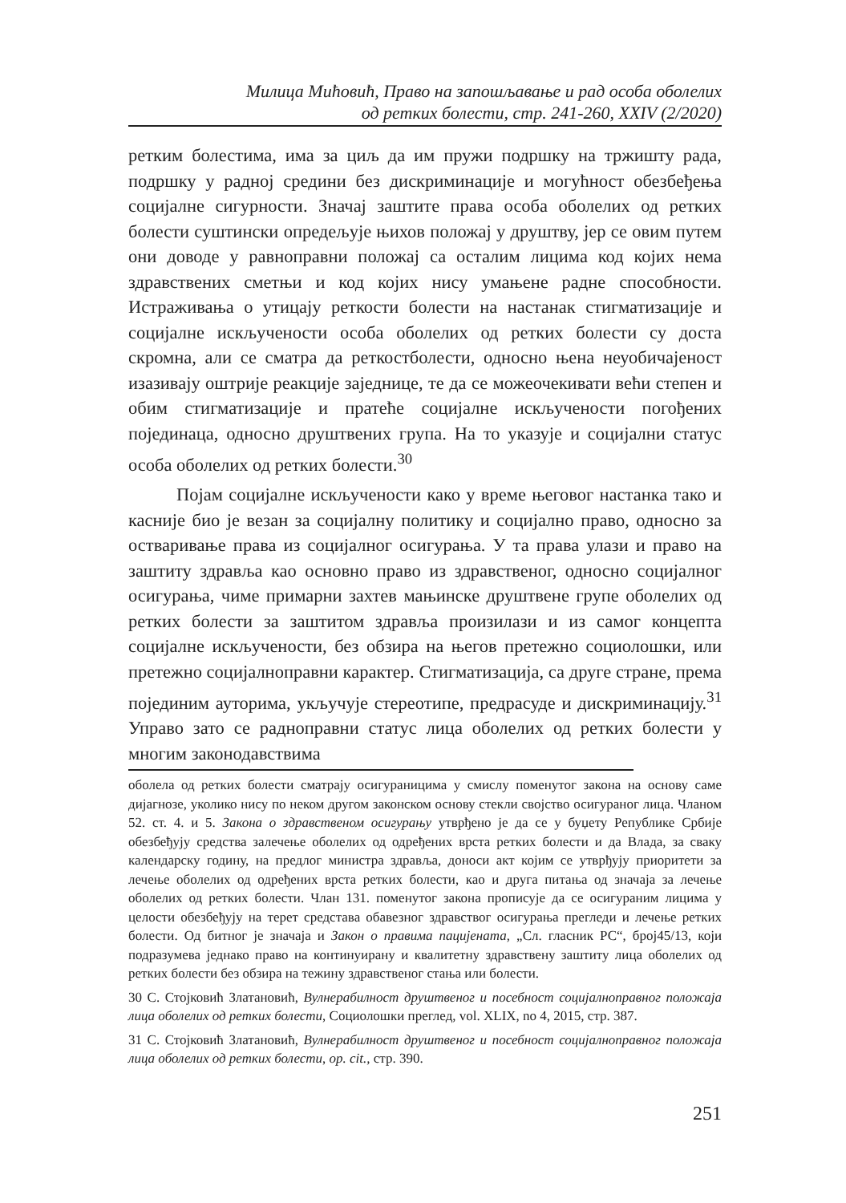Милица Мићовић, Право на запошљавање и рад особа оболелих
од ретких болести, стр. 241-260, XXIV (2/2020)
ретким болестима, има за циљ да им пружи подршку на тржишту рада, подршку у радној средини без дискриминације и могућност обезбеђења социјалне сигурности. Значај заштите права особа оболелих од ретких болести суштински опредељује њихов положај у друштву, јер се овим путем они доводе у равноправни положај са осталим лицима код којих нема здравствених сметњи и код којих нису умањене радне способности. Истраживања о утицају реткости болести на настанак стигматизације и социјалне искључености особа оболелих од ретких болести су доста скромна, али се сматра да реткостболести, односно њена неуобичајеност изазивају оштрије реакције заједнице, те да се можеочекивати већи степен и обим стигматизације и пратеће социјалне искључености погођених појединаца, односно друштвених група. На то указује и социјални статус особа оболелих од ретких болести.<sup>30</sup>
Појам социјалне искључености како у време његовог настанка тако и касније био је везан за социјалну политику и социјално право, односно за остваривање права из социјалног осигурања. У та права улази и право на заштиту здравља као основно право из здравственог, односно социјалног осигурања, чиме примарни захтев мањинске друштвене групе оболелих од ретких болести за заштитом здравља произилази и из самог концепта социјалне искључености, без обзира на његов претежно социолошки, или претежно социјалноправни карактер. Стигматизација, са друге стране, према појединим ауторима, укључује стереотипе, предрасуде и дискриминацију.<sup>31</sup> Управо зато се радноправни статус лица оболелих од ретких болести у многим законодавствима
оболела од ретких болести сматрају осигураницима у смислу поменутог закона на основу саме дијагнозе, уколико нису по неком другом законском основу стекли својство осигураног лица. Чланом 52. ст. 4. и 5. Закона о здравственом осигурању утврђено је да се у буџету Републике Србије обезбеђују средства залечење оболелих од одређених врста ретких болести и да Влада, за сваку календарску годину, на предлог министра здравља, доноси акт којим се утврђују приоритети за лечење оболелих од одређених врста ретких болести, као и друга питања од значаја за лечење оболелих од ретких болести. Члан 131. поменутог закона прописује да се осигураним лицима у целости обезбеђују на терет средстава обавезног здравствог осигурања прегледи и лечење ретких болести. Од битног је значаја и Закон о правима пацијената, „Сл. гласник РС“, број45/13, који подразумева једнако право на континуирану и квалитетну здравствену заштиту лица оболелих од ретких болести без обзира на тежину здравственог стања или болести.
30 С. Стојковић Златановић, Вулнерабилност друштвеног и посебност социјалноправног положаја лица оболелих од ретких болести, Социолошки преглед, vol. XLIX, no 4, 2015, стр. 387.
31 С. Стојковић Златановић, Вулнерабилност друштвеног и посебност социјалноправног положаја лица оболелих од ретких болести, op. cit., стр. 390.
251